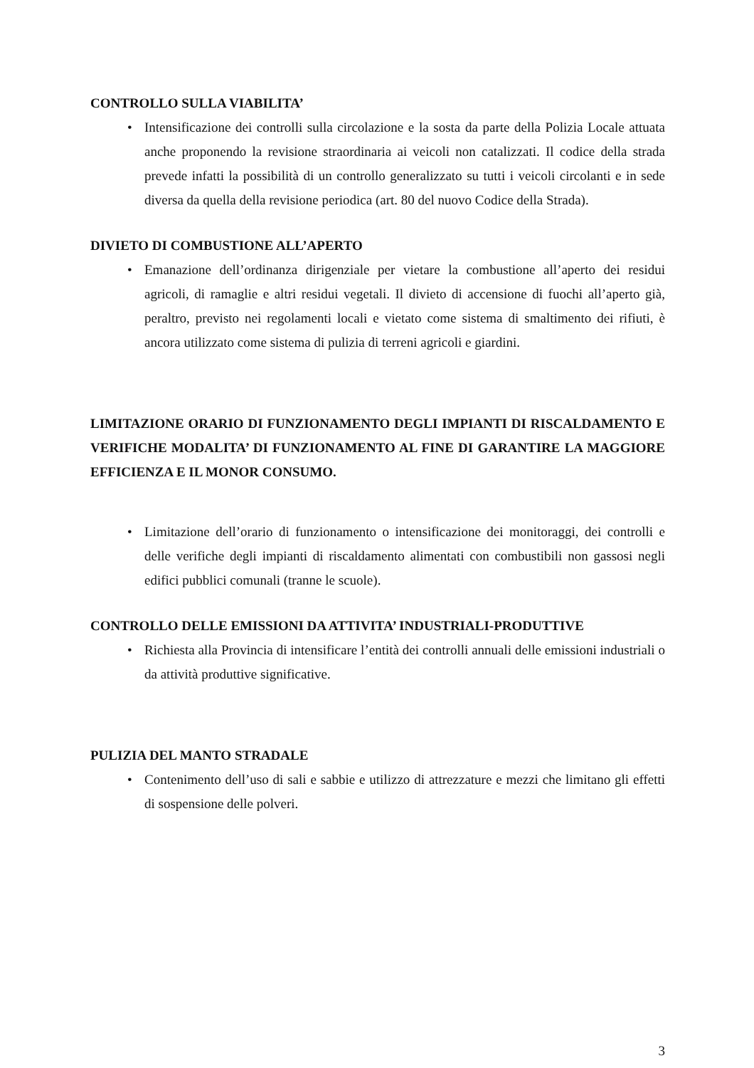CONTROLLO SULLA VIABILITA’
• Intensificazione dei controlli sulla circolazione e la sosta da parte della Polizia Locale attuata anche proponendo la revisione straordinaria ai veicoli non catalizzati. Il codice della strada prevede infatti la possibilità di un controllo generalizzato su tutti i veicoli circolanti e in sede diversa da quella della revisione periodica (art. 80 del nuovo Codice della Strada).
DIVIETO DI COMBUSTIONE ALL’APERTO
• Emanazione dell’ordinanza dirigenziale per vietare la combustione all’aperto dei residui agricoli, di ramaglie e altri residui vegetali. Il divieto di accensione di fuochi all’aperto già, peraltro, previsto nei regolamenti locali e vietato come sistema di smaltimento dei rifiuti, è ancora utilizzato come sistema di pulizia di terreni agricoli e giardini.
LIMITAZIONE ORARIO DI FUNZIONAMENTO DEGLI IMPIANTI DI RISCALDAMENTO E VERIFICHE MODALITA’ DI FUNZIONAMENTO AL FINE DI GARANTIRE LA MAGGIORE EFFICIENZA E IL MONOR CONSUMO.
• Limitazione dell’orario di funzionamento o intensificazione dei monitoraggi, dei controlli e delle verifiche degli impianti di riscaldamento alimentati con combustibili non gassosi negli edifici pubblici comunali (tranne le scuole).
CONTROLLO DELLE EMISSIONI DA ATTIVITA’ INDUSTRIALI-PRODUTTIVE
• Richiesta alla Provincia di intensificare l’entità dei controlli annuali delle emissioni industriali o da attività produttive significative.
PULIZIA DEL MANTO STRADALE
• Contenimento dell’uso di sali e sabbie e utilizzo di attrezzature e mezzi che limitano gli effetti di sospensione delle polveri.
3